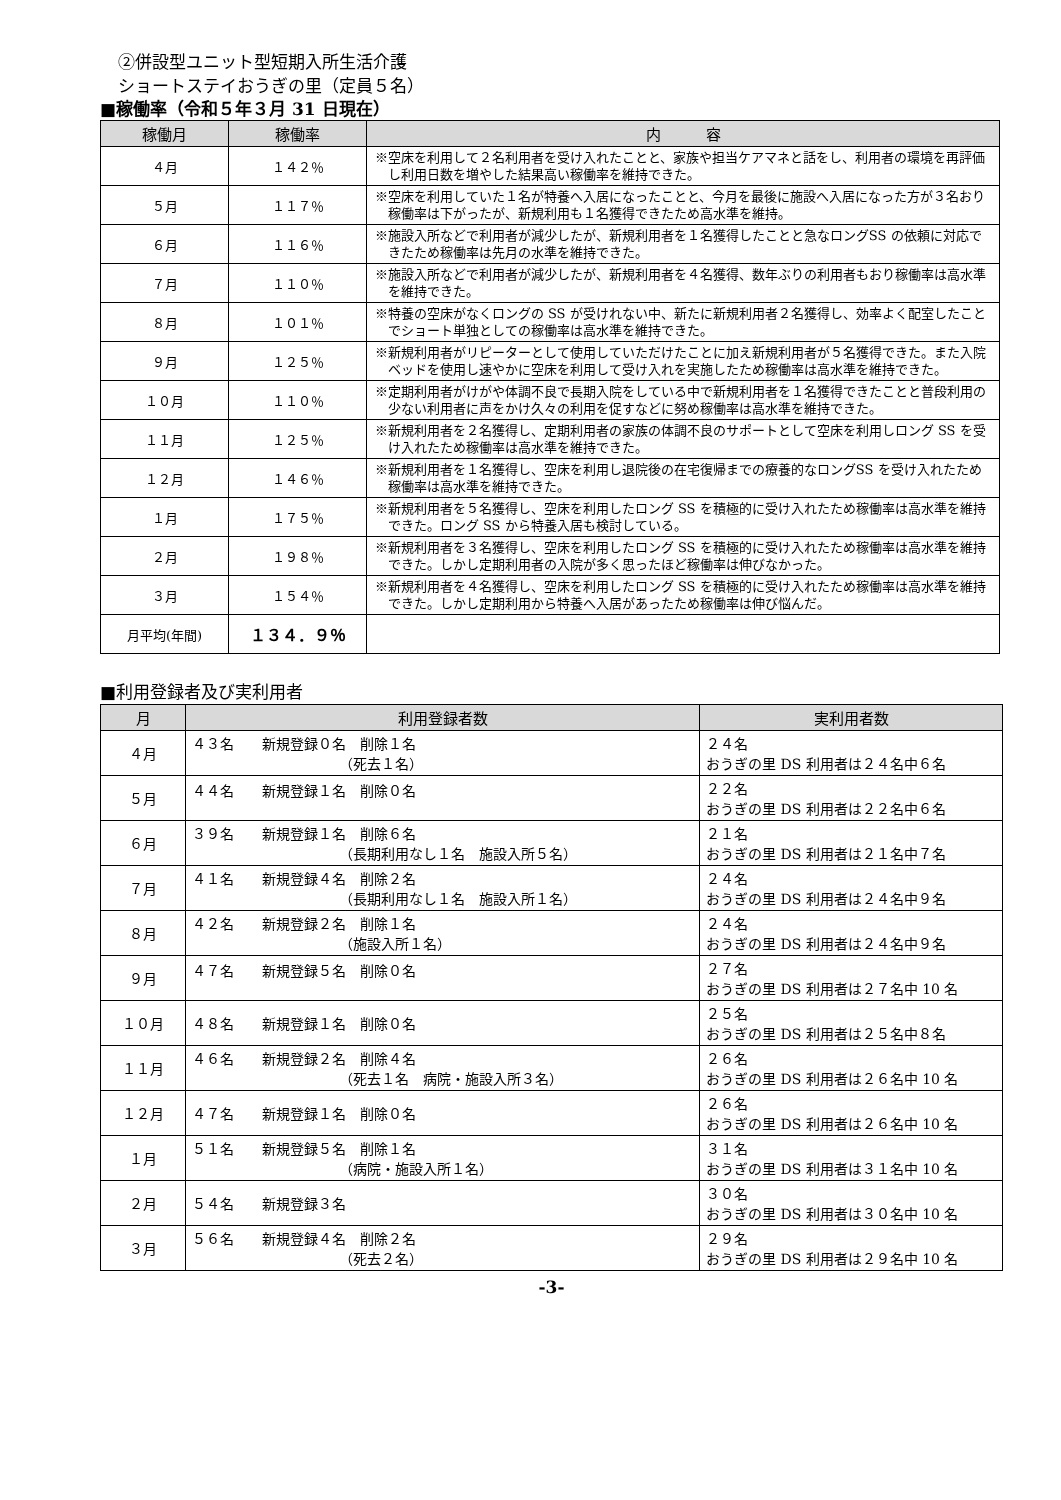②併設型ユニット型短期入所生活介護
ショートステイおうぎの里（定員５名）
■稼働率（令和５年３月 31 日現在）
| 稼働月 | 稼働率 | 内 容 |
| --- | --- | --- |
| ４月 | １４２％ | ※空床を利用して２名利用者を受け入れたことと、家族や担当ケアマネと話をし、利用者の環境を再評価し利用日数を増やした結果高い稼働率を維持できた。 |
| ５月 | １１７％ | ※空床を利用していた１名が特養へ入居になったことと、今月を最後に施設へ入居になった方が３名おり稼働率は下がったが、新規利用も１名獲得できたため高水準を維持。 |
| ６月 | １１６％ | ※施設入所などで利用者が減少したが、新規利用者を１名獲得したことと急なロングSS の依頼に対応できたため稼働率は先月の水準を維持できた。 |
| ７月 | １１０％ | ※施設入所などで利用者が減少したが、新規利用者を４名獲得、数年ぶりの利用者もおり稼働率は高水準を維持できた。 |
| ８月 | １０１％ | ※特養の空床がなくロングの SS が受けれない中、新たに新規利用者２名獲得し、効率よく配室したことでショート単独としての稼働率は高水準を維持できた。 |
| ９月 | １２５％ | ※新規利用者がリピーターとして使用していただけたことに加え新規利用者が５名獲得できた。また入院ベッドを使用し速やかに空床を利用して受け入れを実施したため稼働率は高水準を維持できた。 |
| １０月 | １１０％ | ※定期利用者がけがや体調不良で長期入院をしている中で新規利用者を１名獲得できたことと普段利用の少ない利用者に声をかけ久々の利用を促すなどに努め稼働率は高水準を維持できた。 |
| １１月 | １２５％ | ※新規利用者を２名獲得し、定期利用者の家族の体調不良のサポートとして空床を利用しロング SS を受け入れたため稼働率は高水準を維持できた。 |
| １２月 | １４６％ | ※新規利用者を１名獲得し、空床を利用し退院後の在宅復帰までの療養的なロングSS を受け入れたため稼働率は高水準を維持できた。 |
| １月 | １７５％ | ※新規利用者を５名獲得し、空床を利用したロング SS を積極的に受け入れたため稼働率は高水準を維持できた。ロング SS から特養入居も検討している。 |
| ２月 | １９８％ | ※新規利用者を３名獲得し、空床を利用したロング SS を積極的に受け入れたため稼働率は高水準を維持できた。しかし定期利用者の入院が多く思ったほど稼働率は伸びなかった。 |
| ３月 | １５４％ | ※新規利用者を４名獲得し、空床を利用したロング SS を積極的に受け入れたため稼働率は高水準を維持できた。しかし定期利用から特養へ入居があったため稼働率は伸び悩んだ。 |
| 月平均(年間) | １３４．９％ | |
■利用登録者及び実利用者
| 月 | 利用登録者数 | 実利用者数 |
| --- | --- | --- |
| ４月 | ４３名 新規登録０名 削除１名 （死去１名） | ２４名 おうぎの里 DS 利用者は２４名中６名 |
| ５月 | ４４名 新規登録１名 削除０名 | ２２名 おうぎの里 DS 利用者は２２名中６名 |
| ６月 | ３９名 新規登録１名 削除６名 （長期利用なし１名 施設入所５名） | ２１名 おうぎの里 DS 利用者は２１名中７名 |
| ７月 | ４１名 新規登録４名 削除２名 （長期利用なし１名 施設入所１名） | ２４名 おうぎの里 DS 利用者は２４名中９名 |
| ８月 | ４２名 新規登録２名 削除１名 （施設入所１名） | ２４名 おうぎの里 DS 利用者は２４名中９名 |
| ９月 | ４７名 新規登録５名 削除０名 | ２７名 おうぎの里 DS 利用者は２７名中 10 名 |
| １０月 | ４８名 新規登録１名 削除０名 | ２５名 おうぎの里 DS 利用者は２５名中８名 |
| １１月 | ４６名 新規登録２名 削除４名 （死去１名 病院・施設入所３名） | ２６名 おうぎの里 DS 利用者は２６名中 10 名 |
| １２月 | ４７名 新規登録１名 削除０名 | ２６名 おうぎの里 DS 利用者は２６名中 10 名 |
| １月 | ５１名 新規登録５名 削除１名 （病院・施設入所１名） | ３１名 おうぎの里 DS 利用者は３１名中 10 名 |
| ２月 | ５４名 新規登録３名 | ３０名 おうぎの里 DS 利用者は３０名中 10 名 |
| ３月 | ５６名 新規登録４名 削除２名 （死去２名） | ２９名 おうぎの里 DS 利用者は２９名中 10 名 |
-3-